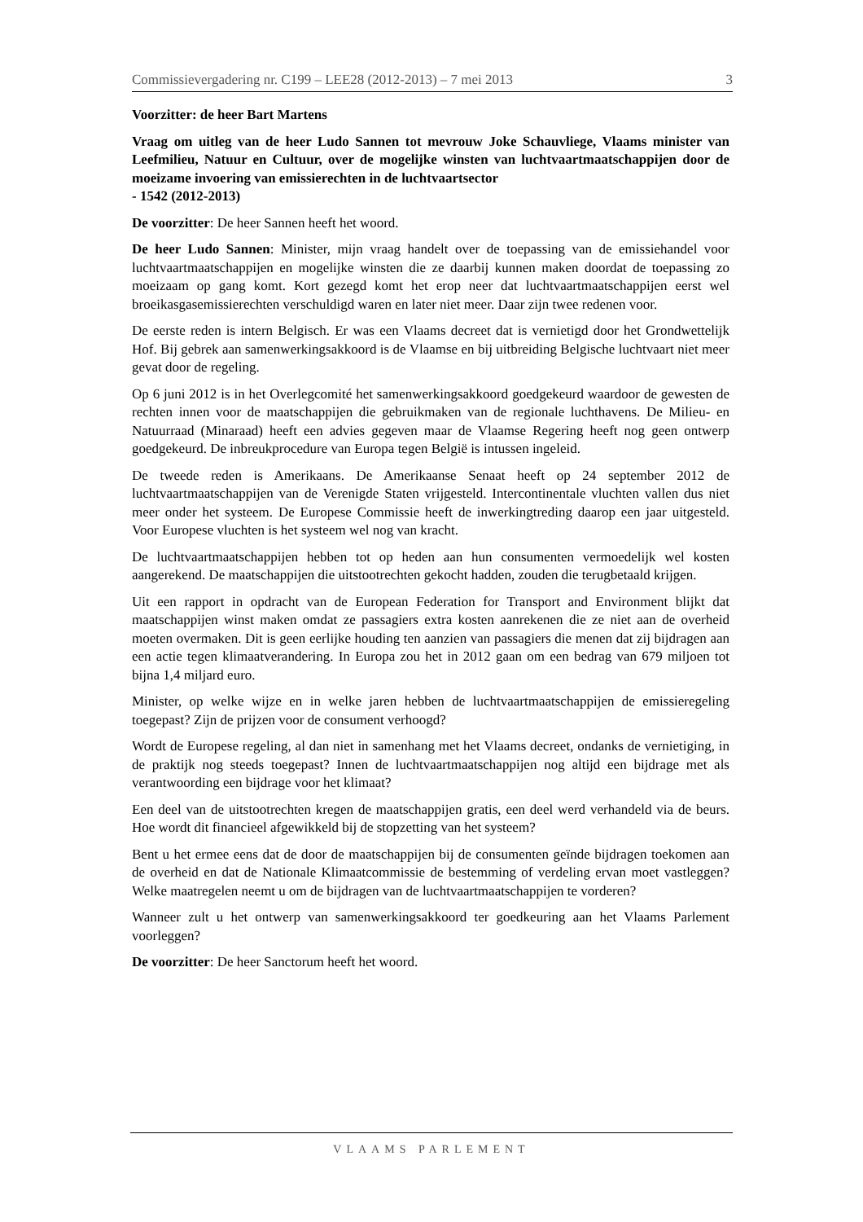Commissievergadering nr. C199 – LEE28 (2012-2013) – 7 mei 2013 3
Voorzitter: de heer Bart Martens
Vraag om uitleg van de heer Ludo Sannen tot mevrouw Joke Schauvliege, Vlaams minister van Leefmilieu, Natuur en Cultuur, over de mogelijke winsten van luchtvaartmaatschappijen door de moeizame invoering van emissierechten in de luchtvaartsector
- 1542 (2012-2013)
De voorzitter: De heer Sannen heeft het woord.
De heer Ludo Sannen: Minister, mijn vraag handelt over de toepassing van de emissiehandel voor luchtvaartmaatschappijen en mogelijke winsten die ze daarbij kunnen maken doordat de toepassing zo moeizaam op gang komt. Kort gezegd komt het erop neer dat luchtvaartmaatschappijen eerst wel broeikasgasemissierechten verschuldigd waren en later niet meer. Daar zijn twee redenen voor.
De eerste reden is intern Belgisch. Er was een Vlaams decreet dat is vernietigd door het Grondwettelijk Hof. Bij gebrek aan samenwerkingsakkoord is de Vlaamse en bij uitbreiding Belgische luchtvaart niet meer gevat door de regeling.
Op 6 juni 2012 is in het Overlegcomité het samenwerkingsakkoord goedgekeurd waardoor de gewesten de rechten innen voor de maatschappijen die gebruikmaken van de regionale luchthavens. De Milieu- en Natuurraad (Minaraad) heeft een advies gegeven maar de Vlaamse Regering heeft nog geen ontwerp goedgekeurd. De inbreukprocedure van Europa tegen België is intussen ingeleid.
De tweede reden is Amerikaans. De Amerikaanse Senaat heeft op 24 september 2012 de luchtvaartmaatschappijen van de Verenigde Staten vrijgesteld. Intercontinentale vluchten vallen dus niet meer onder het systeem. De Europese Commissie heeft de inwerkingtreding daarop een jaar uitgesteld. Voor Europese vluchten is het systeem wel nog van kracht.
De luchtvaartmaatschappijen hebben tot op heden aan hun consumenten vermoedelijk wel kosten aangerekend. De maatschappijen die uitstootrechten gekocht hadden, zouden die terugbetaald krijgen.
Uit een rapport in opdracht van de European Federation for Transport and Environment blijkt dat maatschappijen winst maken omdat ze passagiers extra kosten aanrekenen die ze niet aan de overheid moeten overmaken. Dit is geen eerlijke houding ten aanzien van passagiers die menen dat zij bijdragen aan een actie tegen klimaatverandering. In Europa zou het in 2012 gaan om een bedrag van 679 miljoen tot bijna 1,4 miljard euro.
Minister, op welke wijze en in welke jaren hebben de luchtvaartmaatschappijen de emissieregeling toegepast? Zijn de prijzen voor de consument verhoogd?
Wordt de Europese regeling, al dan niet in samenhang met het Vlaams decreet, ondanks de vernietiging, in de praktijk nog steeds toegepast? Innen de luchtvaartmaatschappijen nog altijd een bijdrage met als verantwoording een bijdrage voor het klimaat?
Een deel van de uitstootrechten kregen de maatschappijen gratis, een deel werd verhandeld via de beurs. Hoe wordt dit financieel afgewikkeld bij de stopzetting van het systeem?
Bent u het ermee eens dat de door de maatschappijen bij de consumenten geïnde bijdragen toekomen aan de overheid en dat de Nationale Klimaatcommissie de bestemming of verdeling ervan moet vastleggen? Welke maatregelen neemt u om de bijdragen van de luchtvaartmaatschappijen te vorderen?
Wanneer zult u het ontwerp van samenwerkingsakkoord ter goedkeuring aan het Vlaams Parlement voorleggen?
De voorzitter: De heer Sanctorum heeft het woord.
VLAAMS PARLEMENT